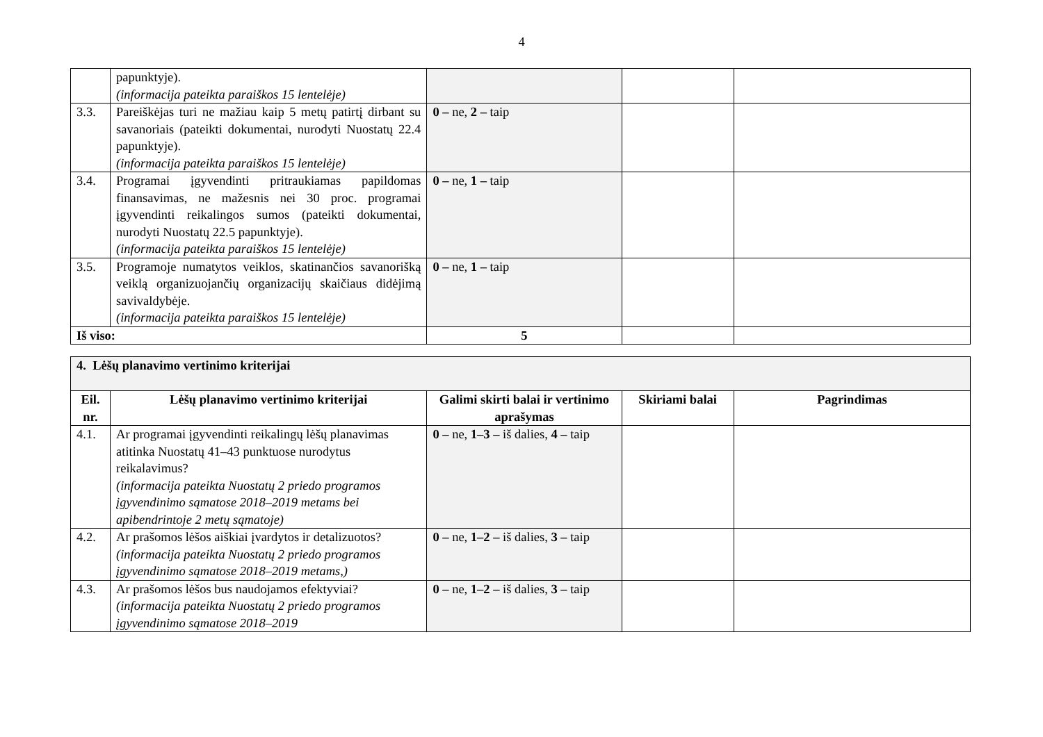4
| | papunktyje). (informacija pateikta paraiškos 15 lentelėje) | | | |
| 3.3. | Pareiškėjas turi ne mažiau kaip 5 metų patirtį dirbant su savanoriais (pateikti dokumentai, nurodyti Nuostatų 22.4 papunktyje). (informacija pateikta paraiškos 15 lentelėje) | 0 – ne, 2 – taip | | |
| 3.4. | Programai įgyvendinti pritraukiamas papildomas finansavimas, ne mažesnis nei 30 proc. programai įgyvendinti reikalingos sumos (pateikti dokumentai, nurodyti Nuostatų 22.5 papunktyje). (informacija pateikta paraiškos 15 lentelėje) | 0 – ne, 1 – taip | | |
| 3.5. | Programoje numatytos veiklos, skatinančios savanorišką veiklą organizuojančių organizacijų skaičiaus didėjimą savivaldybėje. (informacija pateikta paraiškos 15 lentelėje) | 0 – ne, 1 – taip | | |
| Iš viso: | | 5 | | |
| 4. Lėšų planavimo vertinimo kriterijai | | | | |
| Eil. nr. | Lėšų planavimo vertinimo kriterijai | Galimi skirti balai ir vertinimo aprašymas | Skiriami balai | Pagrindimas |
| 4.1. | Ar programai įgyvendinti reikalingų lėšų planavimas atitinka Nuostatų 41–43 punktuose nurodytus reikalavimus? (informacija pateikta Nuostatų 2 priedo programos įgyvendinimo sąmatose 2018–2019 metams bei apibendrintoje 2 metų sąmatoje) | 0 – ne, 1–3 – iš dalies, 4 – taip | | |
| 4.2. | Ar prašomos lėšos aiškiai įvardytos ir detalizuotos? (informacija pateikta Nuostatų 2 priedo programos įgyvendinimo sąmatose 2018–2019 metams,) | 0 – ne, 1–2 – iš dalies, 3 – taip | | |
| 4.3. | Ar prašomos lėšos bus naudojamos efektyviai? (informacija pateikta Nuostatų 2 priedo programos įgyvendinimo sąmatose 2018–2019 | 0 – ne, 1–2 – iš dalies, 3 – taip | | |